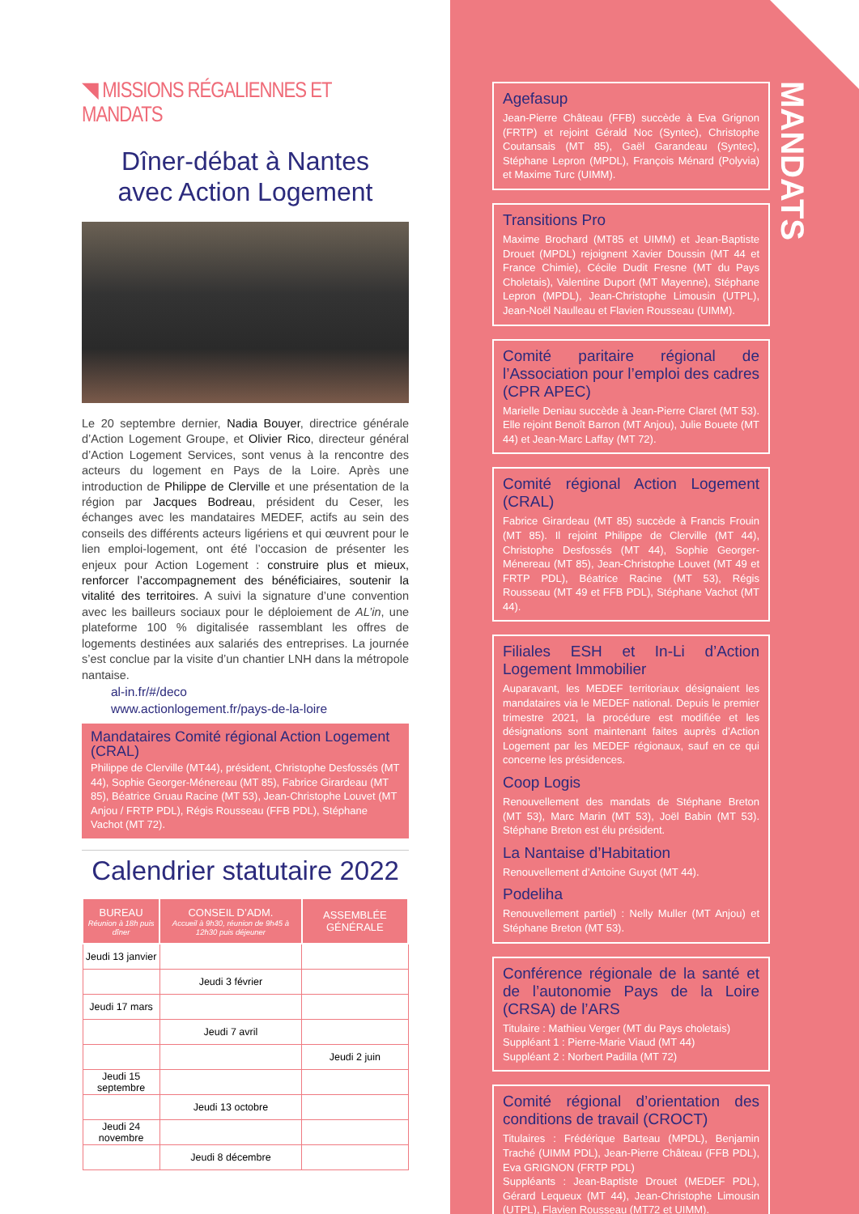◥ MISSIONS RÉGALIENNES ET MANDATS
Dîner-débat à Nantes
avec Action Logement
Le 20 septembre dernier, Nadia Bouyer, directrice générale d’Action Logement Groupe, et Olivier Rico, directeur général d’Action Logement Services, sont venus à la rencontre des acteurs du logement en Pays de la Loire. Après une introduction de Philippe de Clerville et une présentation de la région par Jacques Bodreau, président du Ceser, les échanges avec les mandataires MEDEF, actifs au sein des conseils des différents acteurs ligériens et qui œuvrent pour le lien emploi-logement, ont été l’occasion de présenter les enjeux pour Action Logement : construire plus et mieux, renforcer l’accompagnement des bénéficiaires, soutenir la vitalité des territoires. A suivi la signature d’une convention avec les bailleurs sociaux pour le déploiement de AL’in, une plateforme 100 % digitalisée rassemblant les offres de logements destinées aux salariés des entreprises. La journée s’est conclue par la visite d’un chantier LNH dans la métropole nantaise.
al-in.fr/#/deco
www.actionlogement.fr/pays-de-la-loire
Mandataires Comité régional Action Logement (CRAL)
Philippe de Clerville (MT44), président, Christophe Desfossés (MT 44), Sophie Georger-Ménereau (MT 85), Fabrice Girardeau (MT 85), Béatrice Gruau Racine (MT 53), Jean-Christophe Louvet (MT Anjou / FRTP PDL), Régis Rousseau (FFB PDL), Stéphane Vachot (MT 72).
Calendrier statutaire 2022
| BUREAU Réunion à 18h puis dîner | CONSEIL D’ADM. Accueil à 9h30, réunion de 9h45 à 12h30 puis déjeuner | ASSEMBLÉE GÉNÉRALE |
| --- | --- | --- |
| Jeudi 13 janvier | | |
| | Jeudi 3 février | |
| Jeudi 17 mars | | |
| | Jeudi 7 avril | |
| | | Jeudi 2 juin |
| Jeudi 15 septembre | | |
| | Jeudi 13 octobre | |
| Jeudi 24 novembre | | |
| | Jeudi 8 décembre | |
MANDATS
Agefasup
Jean-Pierre Château (FFB) succède à Eva Grignon (FRTP) et rejoint Gérald Noc (Syntec), Christophe Coutansais (MT 85), Gaël Garandeau (Syntec), Stéphane Lepron (MPDL), François Ménard (Polyvia) et Maxime Turc (UIMM).
Transitions Pro
Maxime Brochard (MT85 et UIMM) et Jean-Baptiste Drouet (MPDL) rejoignent Xavier Doussin (MT 44 et France Chimie), Cécile Dudit Fresne (MT du Pays Choletais), Valentine Duport (MT Mayenne), Stéphane Lepron (MPDL), Jean-Christophe Limousin (UTPL), Jean-Noël Naulleau et Flavien Rousseau (UIMM).
Comité paritaire régional de l’Association pour l’emploi des cadres (CPR APEC)
Marielle Deniau succède à Jean-Pierre Claret (MT 53). Elle rejoint Benoît Barron (MT Anjou), Julie Bouete (MT 44) et Jean-Marc Laffay (MT 72).
Comité régional Action Logement (CRAL)
Fabrice Girardeau (MT 85) succède à Francis Frouin (MT 85). Il rejoint Philippe de Clerville (MT 44), Christophe Desfossés (MT 44), Sophie Georger-Ménereau (MT 85), Jean-Christophe Louvet (MT 49 et FRTP PDL), Béatrice Racine (MT 53), Régis Rousseau (MT 49 et FFB PDL), Stéphane Vachot (MT 44).
Filiales ESH et In-Li d’Action Logement Immobilier
Auparavant, les MEDEF territoriaux désignaient les mandataires via le MEDEF national. Depuis le premier trimestre 2021, la procédure est modifiée et les désignations sont maintenant faites auprès d’Action Logement par les MEDEF régionaux, sauf en ce qui concerne les présidences.
Coop Logis
Renouvellement des mandats de Stéphane Breton (MT 53), Marc Marin (MT 53), Joël Babin (MT 53). Stéphane Breton est élu président.
La Nantaise d’Habitation
Renouvellement d’Antoine Guyot (MT 44).
Podeliha
Renouvellement partiel) : Nelly Muller (MT Anjou) et Stéphane Breton (MT 53).
Conférence régionale de la santé et de l’autonomie Pays de la Loire (CRSA) de l’ARS
Titulaire : Mathieu Verger (MT du Pays choletais)
Suppléant 1 : Pierre-Marie Viaud (MT 44)
Suppléant 2 : Norbert Padilla (MT 72)
Comité régional d’orientation des conditions de travail (CROCT)
Titulaires : Frédérique Barteau (MPDL), Benjamin Traché (UIMM PDL), Jean-Pierre Château (FFB PDL), Eva GRIGNON (FRTP PDL)
Suppléants : Jean-Baptiste Drouet (MEDEF PDL), Gérard Lequeux (MT 44), Jean-Christophe Limousin (UTPL), Flavien Rousseau (MT72 et UIMM).